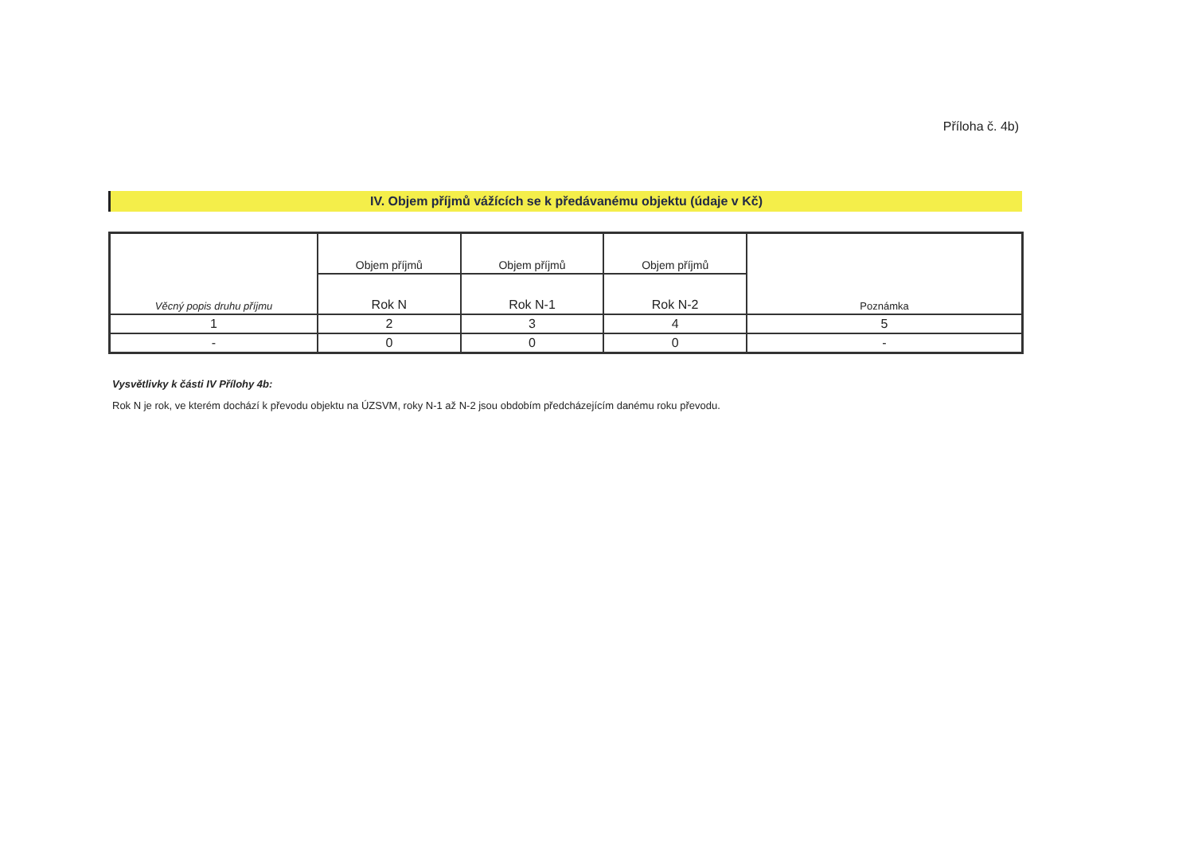Příloha č. 4b)
IV. Objem příjmů vážících se k předávanému objektu (údaje v Kč)
| Věcný popis druhu příjmu | Objem příjmů | Objem příjmů | Objem příjmů | Poznámka |
| --- | --- | --- | --- | --- |
| | Rok N | Rok N-1 | Rok N-2 | |
| 1 | 2 | 3 | 4 | 5 |
| - | 0 | 0 | 0 | - |
Vysvětlivky k části IV Přílohy 4b:
Rok N je rok, ve kterém dochází k převodu objektu na ÚZSVM, roky N-1 až N-2 jsou obdobím předcházejícím danému roku převodu.